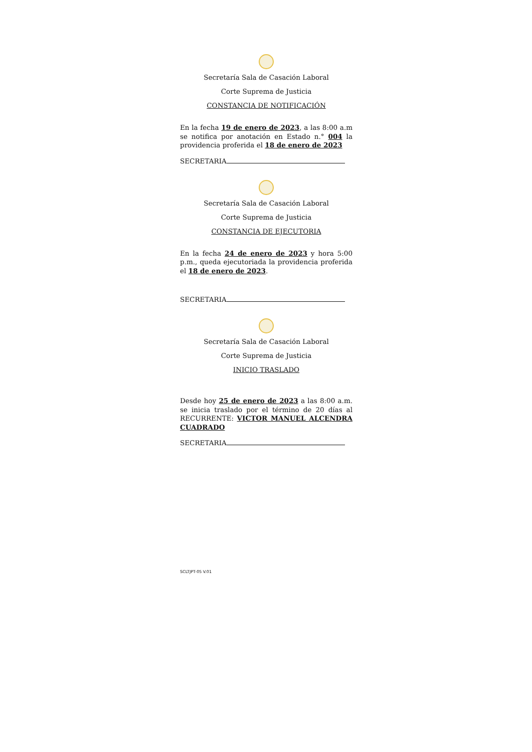Secretaría Sala de Casación Laboral
Corte Suprema de Justicia
CONSTANCIA DE NOTIFICACIÓN
En la fecha 19 de enero de 2023, a las 8:00 a.m se notifica por anotación en Estado n.° 004 la providencia proferida el 18 de enero de 2023
SECRETARIA
Secretaría Sala de Casación Laboral
Corte Suprema de Justicia
CONSTANCIA DE EJECUTORIA
En la fecha 24 de enero de 2023 y hora 5:00 p.m., queda ejecutoriada la providencia proferida el 18 de enero de 2023.
SECRETARIA
Secretaría Sala de Casación Laboral
Corte Suprema de Justicia
INICIO TRASLADO
Desde hoy 25 de enero de 2023 a las 8:00 a.m. se inicia traslado por el término de 20 días al RECURRENTE: VICTOR MANUEL ALCENDRA CUADRADO
SECRETARIA
SCLTJPT-05 V.01